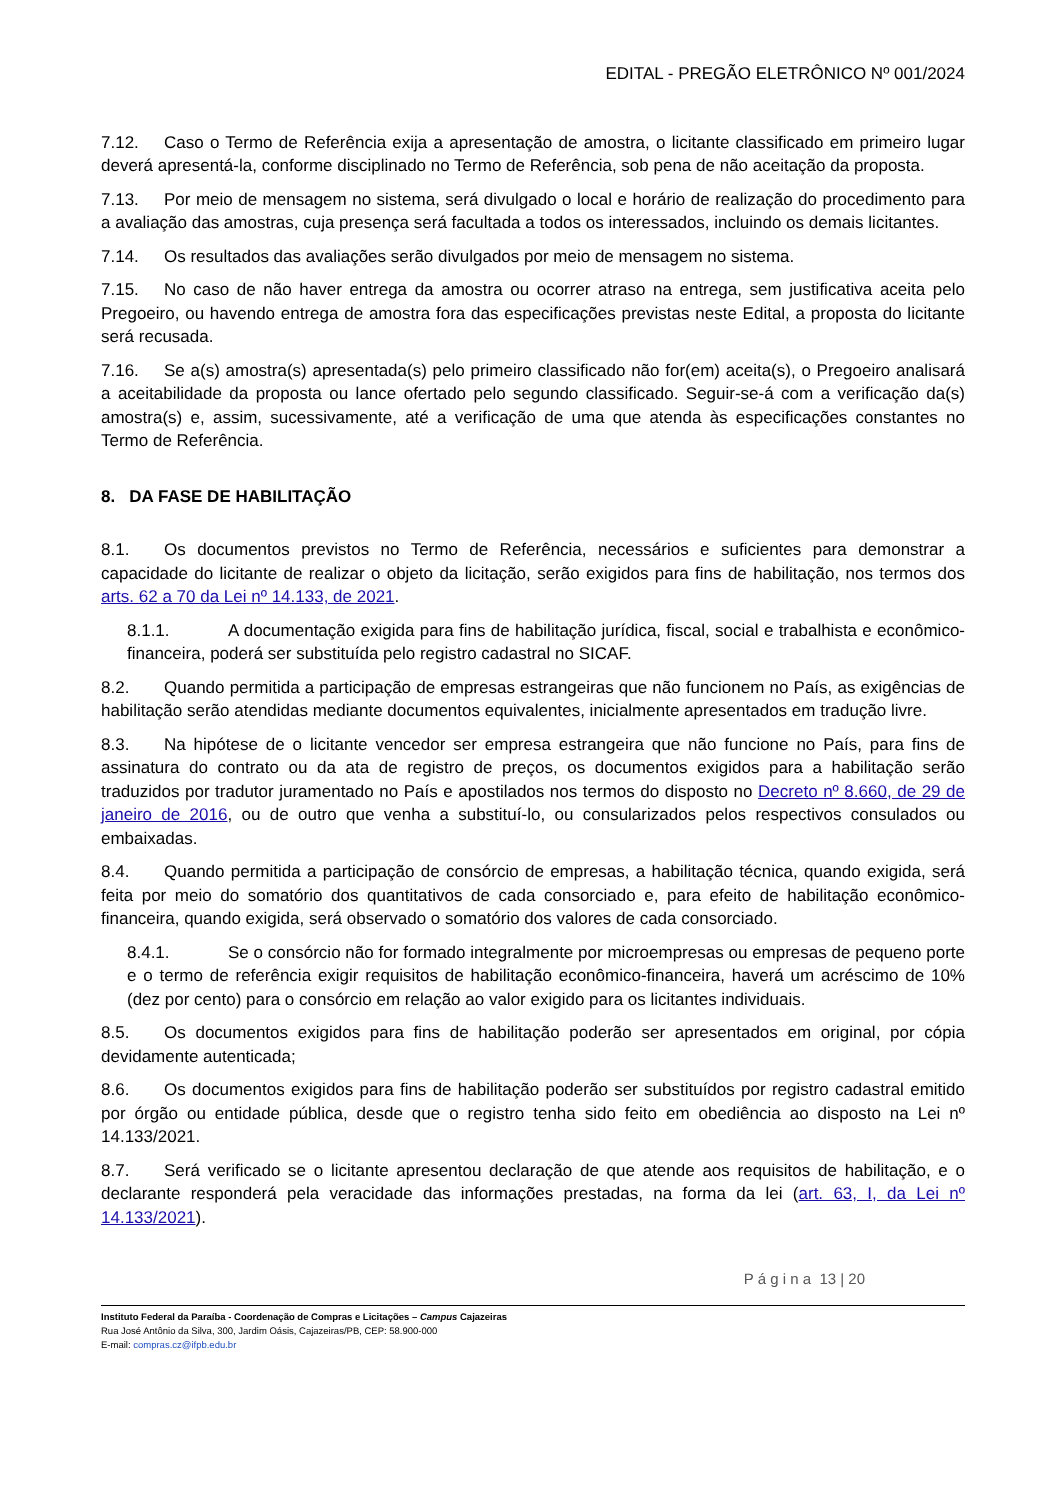EDITAL - PREGÃO ELETRÔNICO Nº 001/2024
7.12. Caso o Termo de Referência exija a apresentação de amostra, o licitante classificado em primeiro lugar deverá apresentá-la, conforme disciplinado no Termo de Referência, sob pena de não aceitação da proposta.
7.13. Por meio de mensagem no sistema, será divulgado o local e horário de realização do procedimento para a avaliação das amostras, cuja presença será facultada a todos os interessados, incluindo os demais licitantes.
7.14. Os resultados das avaliações serão divulgados por meio de mensagem no sistema.
7.15. No caso de não haver entrega da amostra ou ocorrer atraso na entrega, sem justificativa aceita pelo Pregoeiro, ou havendo entrega de amostra fora das especificações previstas neste Edital, a proposta do licitante será recusada.
7.16. Se a(s) amostra(s) apresentada(s) pelo primeiro classificado não for(em) aceita(s), o Pregoeiro analisará a aceitabilidade da proposta ou lance ofertado pelo segundo classificado. Seguir-se-á com a verificação da(s) amostra(s) e, assim, sucessivamente, até a verificação de uma que atenda às especificações constantes no Termo de Referência.
8. DA FASE DE HABILITAÇÃO
8.1. Os documentos previstos no Termo de Referência, necessários e suficientes para demonstrar a capacidade do licitante de realizar o objeto da licitação, serão exigidos para fins de habilitação, nos termos dos arts. 62 a 70 da Lei nº 14.133, de 2021.
8.1.1. A documentação exigida para fins de habilitação jurídica, fiscal, social e trabalhista e econômico-financeira, poderá ser substituída pelo registro cadastral no SICAF.
8.2. Quando permitida a participação de empresas estrangeiras que não funcionem no País, as exigências de habilitação serão atendidas mediante documentos equivalentes, inicialmente apresentados em tradução livre.
8.3. Na hipótese de o licitante vencedor ser empresa estrangeira que não funcione no País, para fins de assinatura do contrato ou da ata de registro de preços, os documentos exigidos para a habilitação serão traduzidos por tradutor juramentado no País e apostilados nos termos do disposto no Decreto nº 8.660, de 29 de janeiro de 2016, ou de outro que venha a substituí-lo, ou consularizados pelos respectivos consulados ou embaixadas.
8.4. Quando permitida a participação de consórcio de empresas, a habilitação técnica, quando exigida, será feita por meio do somatório dos quantitativos de cada consorciado e, para efeito de habilitação econômico-financeira, quando exigida, será observado o somatório dos valores de cada consorciado.
8.4.1. Se o consórcio não for formado integralmente por microempresas ou empresas de pequeno porte e o termo de referência exigir requisitos de habilitação econômico-financeira, haverá um acréscimo de 10% (dez por cento) para o consórcio em relação ao valor exigido para os licitantes individuais.
8.5. Os documentos exigidos para fins de habilitação poderão ser apresentados em original, por cópia devidamente autenticada;
8.6. Os documentos exigidos para fins de habilitação poderão ser substituídos por registro cadastral emitido por órgão ou entidade pública, desde que o registro tenha sido feito em obediência ao disposto na Lei nº 14.133/2021.
8.7. Será verificado se o licitante apresentou declaração de que atende aos requisitos de habilitação, e o declarante responderá pela veracidade das informações prestadas, na forma da lei (art. 63, I, da Lei nº 14.133/2021).
P á g i n a 13 | 20
Instituto Federal da Paraíba - Coordenação de Compras e Licitações – Campus Cajazeiras
Rua José Antônio da Silva, 300, Jardim Oásis, Cajazeiras/PB, CEP: 58.900-000
E-mail: compras.cz@ifpb.edu.br